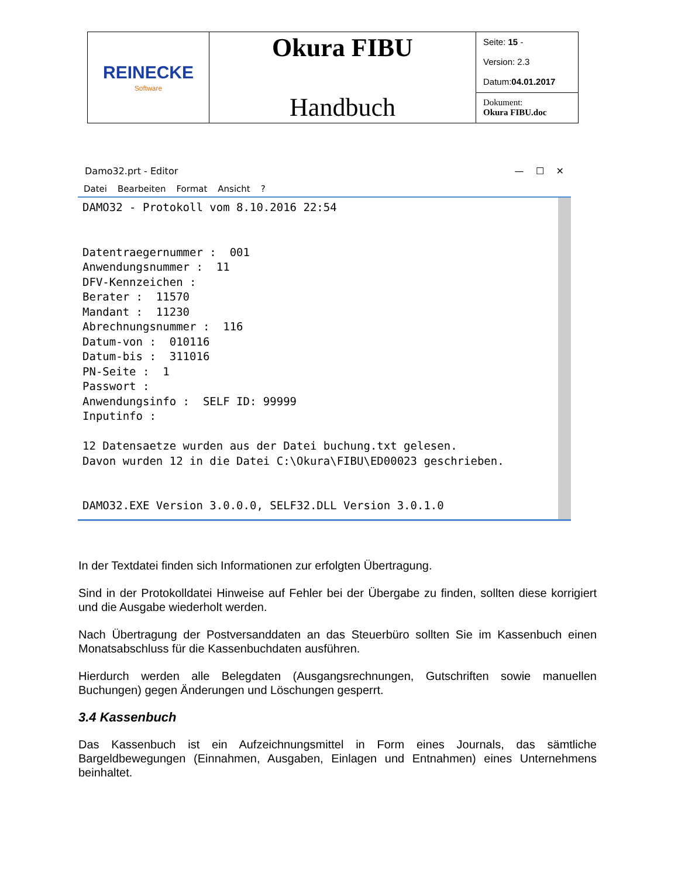| REINECKE Software | Okura FIBU Handbuch | Seite: 15 - Version: 2.3 Datum: 04.01.2017 |
| | | Dokument: Okura FIBU.doc |
Damo32.prt - Editor — ☐ ✕
Datei Bearbeiten Format Ansicht?
DAMO32 - Protokoll vom 8.10.2016 22:54


Datentraegernummer :  001
Anwendungsnummer :  11
DFV-Kennzeichen :
Berater :  11570
Mandant :  11230
Abrechnungsnummer :  116
Datum-von :  010116
Datum-bis :  311016
PN-Seite :  1
Passwort :
Anwendungsinfo :  SELF ID: 99999
Inputinfo :

12 Datensaetze wurden aus der Datei buchung.txt gelesen.
Davon wurden 12 in die Datei C:\Okura\FIBU\ED00023 geschrieben.


DAMO32.EXE Version 3.0.0.0, SELF32.DLL Version 3.0.1.0
In der Textdatei finden sich Informationen zur erfolgten Übertragung.
Sind in der Protokolldatei Hinweise auf Fehler bei der Übergabe zu finden, sollten diese korrigiert und die Ausgabe wiederholt werden.
Nach Übertragung der Postversanddaten an das Steuerbüro sollten Sie im Kassenbuch einen Monatsabschluss für die Kassenbuchdaten ausführen.
Hierdurch werden alle Belegdaten (Ausgangsrechnungen, Gutschriften sowie manuellen Buchungen) gegen Änderungen und Löschungen gesperrt.
3.4 Kassenbuch
Das Kassenbuch ist ein Aufzeichnungsmittel in Form eines Journals, das sämtliche Bargeldbewegungen (Einnahmen, Ausgaben, Einlagen und Entnahmen) eines Unternehmens beinhaltet.